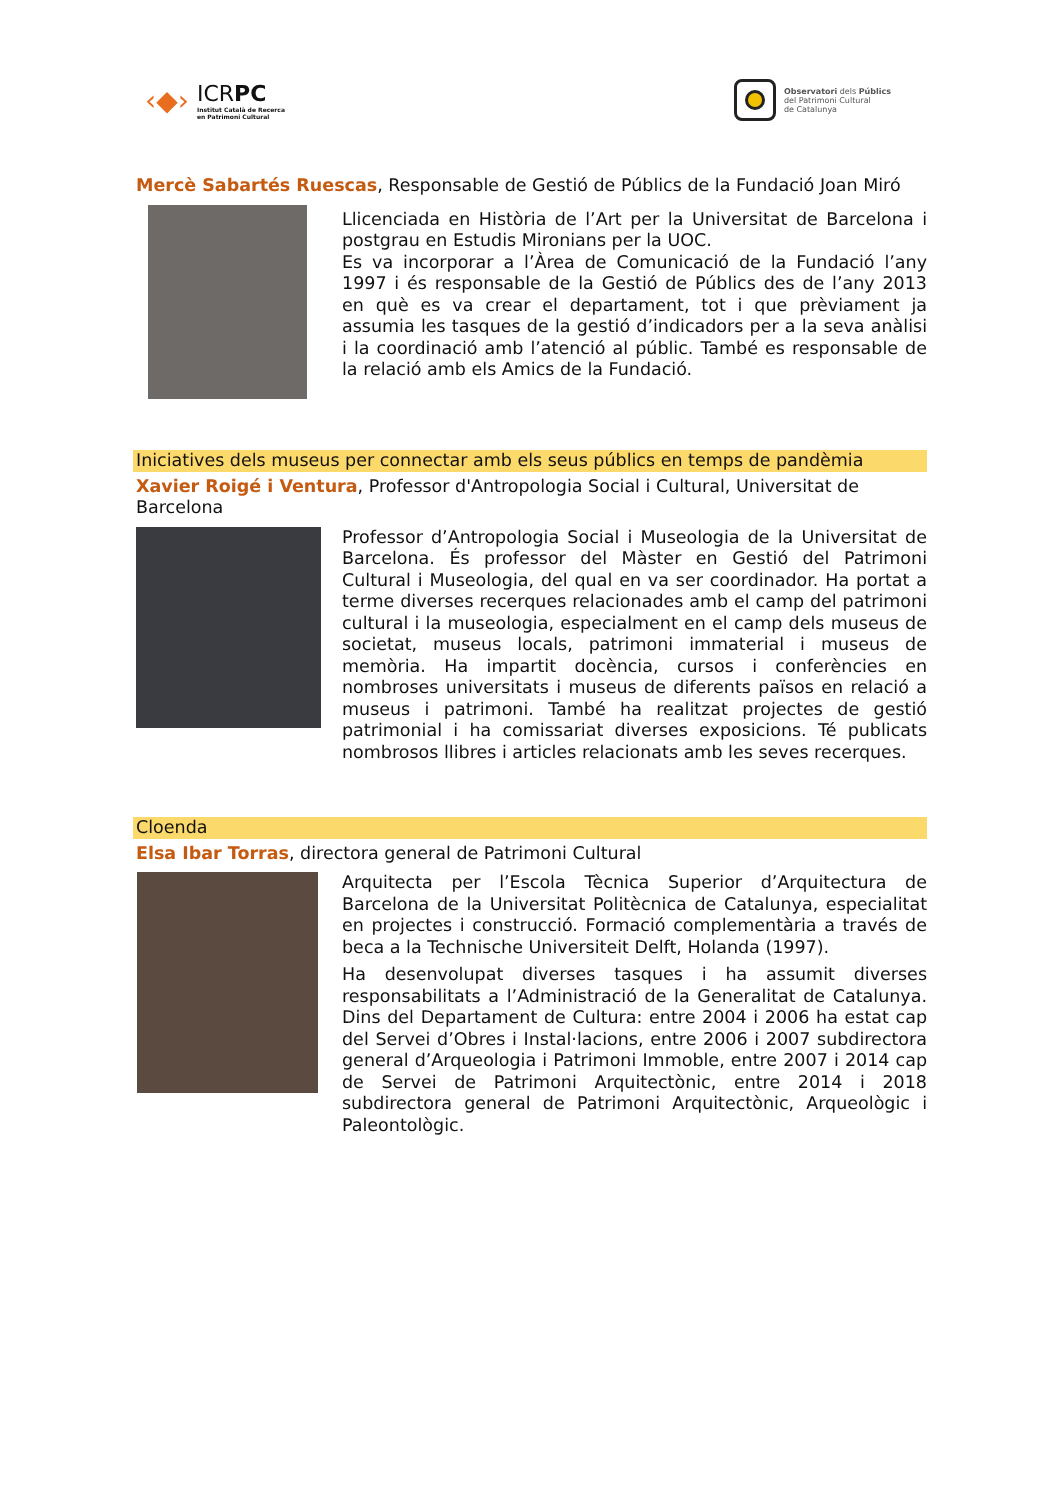‹◆›
ICRPC
Institut Català de Recerca
en Patrimoni Cultural
Observatori dels Públics
del Patrimoni Cultural
de Catalunya
Mercè Sabartés Ruescas, Responsable de Gestió de Públics de la Fundació Joan Miró
Llicenciada en Història de l’Art per la Universitat de Barcelona i postgrau en Estudis Mironians per la UOC.
Es va incorporar a l’Àrea de Comunicació de la Fundació l’any 1997 i és responsable de la Gestió de Públics des de l’any 2013 en què es va crear el departament, tot i que prèviament ja assumia les tasques de la gestió d’indicadors per a la seva anàlisi i la coordinació amb l’atenció al públic. També es responsable de la relació amb els Amics de la Fundació.
Iniciatives dels museus per connectar amb els seus públics en temps de pandèmia
Xavier Roigé i Ventura, Professor d'Antropologia Social i Cultural, Universitat de Barcelona
Professor d’Antropologia Social i Museologia de la Universitat de Barcelona. És professor del Màster en Gestió del Patrimoni Cultural i Museologia, del qual en va ser coordinador. Ha portat a terme diverses recerques relacionades amb el camp del patrimoni cultural i la museologia, especialment en el camp dels museus de societat, museus locals, patrimoni immaterial i museus de memòria. Ha impartit docència, cursos i conferències en nombroses universitats i museus de diferents països en relació a museus i patrimoni. També ha realitzat projectes de gestió patrimonial i ha comissariat diverses exposicions. Té publicats nombrosos llibres i articles relacionats amb les seves recerques.
Cloenda
Elsa Ibar Torras, directora general de Patrimoni Cultural
Arquitecta per l’Escola Tècnica Superior d’Arquitectura de Barcelona de la Universitat Politècnica de Catalunya, especialitat en projectes i construcció. Formació complementària a través de beca a la Technische Universiteit Delft, Holanda (1997).
Ha desenvolupat diverses tasques i ha assumit diverses responsabilitats a l’Administració de la Generalitat de Catalunya. Dins del Departament de Cultura: entre 2004 i 2006 ha estat cap del Servei d’Obres i Instal·lacions, entre 2006 i 2007 subdirectora general d’Arqueologia i Patrimoni Immoble, entre 2007 i 2014 cap de Servei de Patrimoni Arquitectònic, entre 2014 i 2018 subdirectora general de Patrimoni Arquitectònic, Arqueològic i Paleontològic.